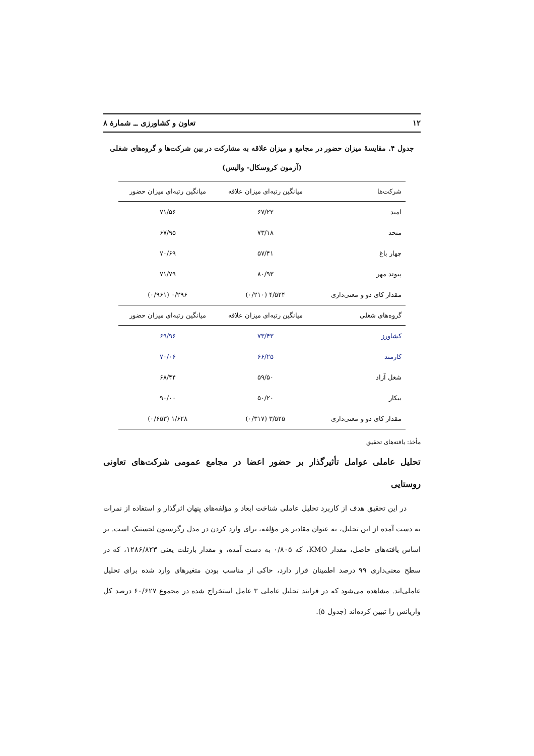۱۲ تعاون و کشاورزی ــ شمارۀ ۸
جدول ۴. مقایسۀ میزان حضور در مجامع و میزان علاقه به مشارکت در بین شرکت‌ها و گروه‌های شغلی
(آزمون کروسکال- والیس)
| شرکت‌ها | میانگین رتبه‌ای میزان علاقه | میانگین رتبه‌ای میزان حضور |
| --- | --- | --- |
| امید | ۶۷/۲۲ | ۷۱/۵۶ |
| متحد | ۷۳/۱۸ | ۶۷/۹۵ |
| چهار باغ | ۵۷/۴۱ | ۷۰/۶۹ |
| پیوند مهر | ۸۰/۹۳ | ۷۱/۷۹ |
| مقدار کای دو و معنی‌داری | ۴/۵۲۴ (۰/۲۱۰) | ۰/۲۹۶ (۰/۹۶۱) |
| گروه‌های شغلی | میانگین رتبه‌ای میزان علاقه | میانگین رتبه‌ای میزان حضور |
| کشاورز | ۷۳/۴۳ | ۶۹/۹۶ |
| کارمند | ۶۶/۲۵ | ۷۰/۰۶ |
| شغل آزاد | ۵۹/۵۰ | ۶۸/۴۴ |
| بیکار | ۵۰/۲۰ | ۹۰/۰۰ |
| مقدار کای دو و معنی‌داری | ۳/۵۲۵ (۰/۳۱۷) | ۱/۶۲۸ (۰/۶۵۳) |
مأخذ: یافته‌های تحقیق
تحلیل عاملی عوامل تأثیرگذار بر حضور اعضا در مجامع عمومی شرکت‌های تعاونی روستایی
در این تحقیق هدف از کاربرد تحلیل عاملی شناخت ابعاد و مؤلفه‌های پنهان اثرگذار و استفاده از نمرات به دست آمده از این تحلیل، به عنوان مقادیر هر مؤلفه، برای وارد کردن در مدل رگرسیون لجستیک است. بر اساس یافته‌های حاصل، مقدار KMO، که ۰/۸۰۵ به دست آمده، و مقدار بارتلت یعنی ۱۲۸۶/۸۲۳، که در سطح معنی‌داری ۹۹ درصد اطمینان قرار دارد، حاکی از مناسب بودن متغیرهای وارد شده برای تحلیل عاملی‌اند. مشاهده می‌شود که در فرایند تحلیل عاملی ۳ عامل استخراج شده در مجموع ۶۰/۶۲۷ درصد کل واریانس را تبیین کرده‌اند (جدول ۵).